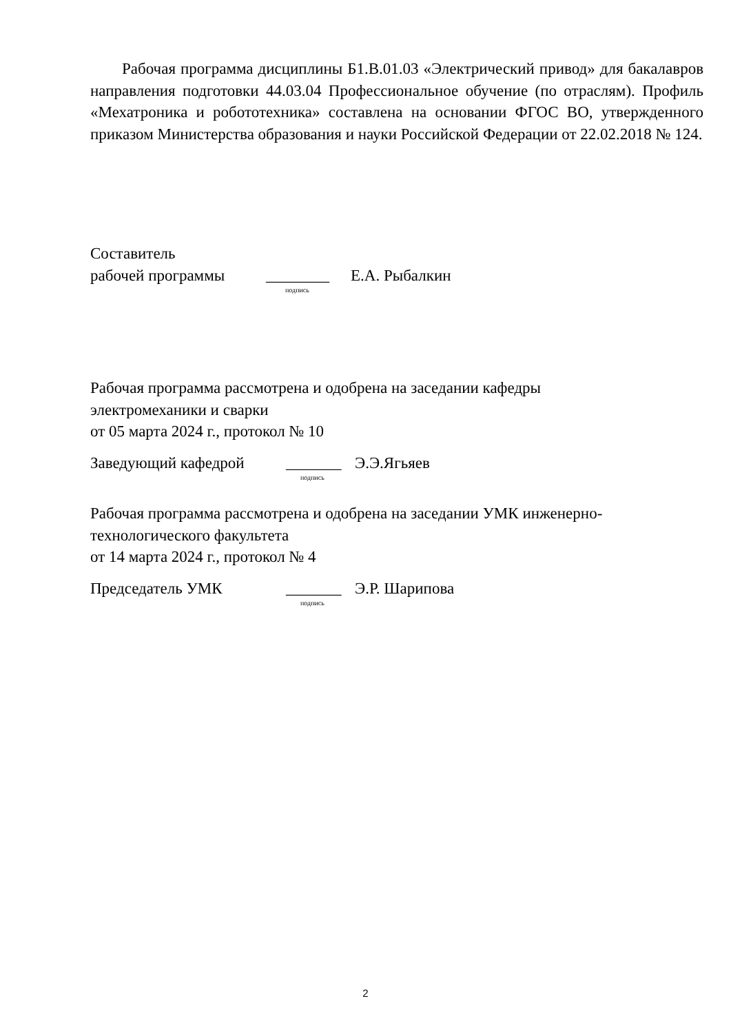Рабочая программа дисциплины Б1.В.01.03 «Электрический привод» для бакалавров направления подготовки 44.03.04 Профессиональное обучение (по отраслям). Профиль «Мехатроника и робототехника» составлена на основании ФГОС ВО, утвержденного приказом Министерства образования и науки Российской Федерации от 22.02.2018 № 124.
Составитель
рабочей программы ________ Е.А. Рыбалкин
подпись
Рабочая программа рассмотрена и одобрена на заседании кафедры
электромеханики и сварки
от 05 марта 2024 г., протокол № 10
Заведующий кафедрой _______ Э.Э.Ягьяев
подпись
Рабочая программа рассмотрена и одобрена на заседании УМК инженерно-
технологического факультета
от 14 марта 2024 г., протокол № 4
Председатель УМК _______ Э.Р. Шарипова
подпись
2